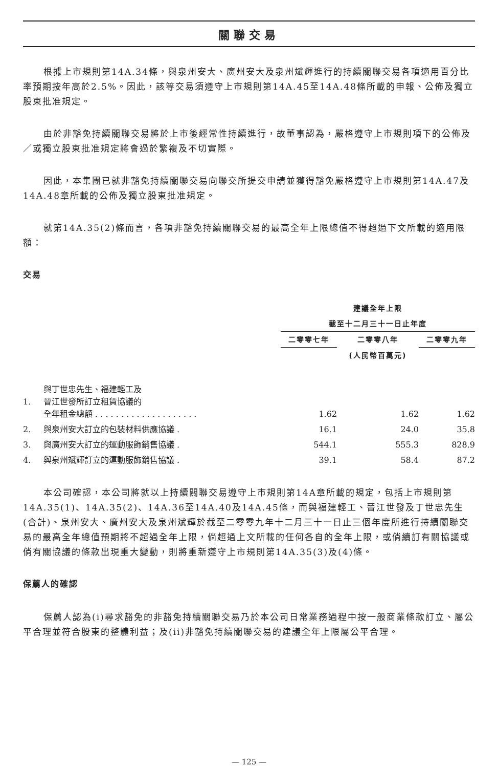關聯交易
根據上市規則第14A.34條，與泉州安大、廣州安大及泉州斌輝進行的持續關聯交易各項適用百分比率預期按年高於2.5%。因此，該等交易須遵守上市規則第14A.45至14A.48條所載的申報、公佈及獨立股東批准規定。
由於非豁免持續關聯交易將於上市後經常性持續進行，故董事認為，嚴格遵守上市規則項下的公佈及／或獨立股東批准規定將會過於繁複及不切實際。
因此，本集團已就非豁免持續關聯交易向聯交所提交申請並獲得豁免嚴格遵守上市規則第14A.47及14A.48章所載的公佈及獨立股東批准規定。
就第14A.35(2)條而言，各項非豁免持續關聯交易的最高全年上限總值不得超過下文所載的適用限額：
交易
| | | 建議全年上限 | | |
| | | 截至十二月三十一日止年度 | | |
| | | 二零零七年 | 二零零八年 | 二零零九年 |
| | | | (人民幣百萬元) | |
| 1. | 與丁世忠先生、福建輕工及 晉江世發所訂立租賃協議的 全年租金總額 . . . . . . . . . . . . . . . . . . . . | 1.62 | 1.62 | 1.62 |
| 2. | 與泉州安大訂立的包裝材料供應協議 . | 16.1 | 24.0 | 35.8 |
| 3. | 與廣州安大訂立的運動服飾銷售協議 . | 544.1 | 555.3 | 828.9 |
| 4. | 與泉州斌輝訂立的運動服飾銷售協議 . | 39.1 | 58.4 | 87.2 |
本公司確認，本公司將就以上持續關聯交易遵守上市規則第14A章所載的規定，包括上市規則第14A.35(1)、14A.35(2)、14A.36至14A.40及14A.45條，而與福建輕工、晉江世發及丁世忠先生(合計)、泉州安大、廣州安大及泉州斌輝於截至二零零九年十二月三十一日止三個年度所進行持續關聯交易的最高全年總值預期將不超過全年上限，倘超過上文所載的任何各自的全年上限，或倘續訂有關協議或倘有關協議的條款出現重大變動，則將重新遵守上市規則第14A.35(3)及(4)條。
保薦人的確認
保薦人認為(i)尋求豁免的非豁免持續關聯交易乃於本公司日常業務過程中按一般商業條款訂立、屬公平合理並符合股東的整體利益；及(ii)非豁免持續關聯交易的建議全年上限屬公平合理。
— 125 —